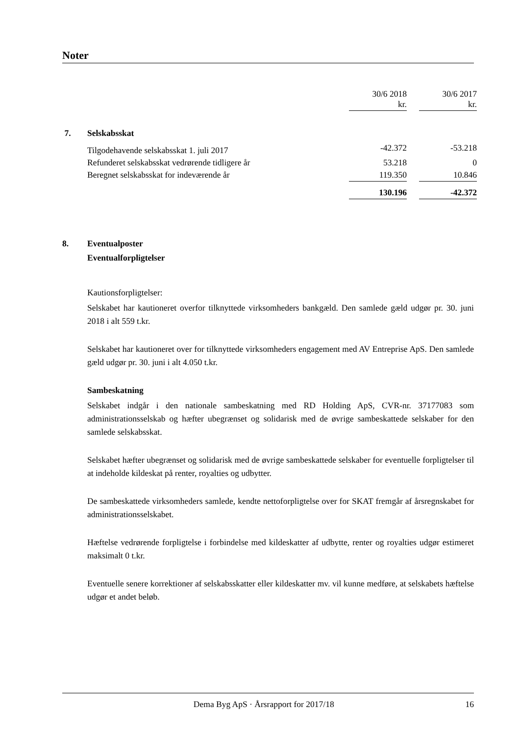Noter
| | 30/6 2018 kr. | | 30/6 2017 kr. |
| --- | --- | --- | --- |
| 7. Selskabsskat | | | |
| Tilgodehavende selskabsskat 1. juli 2017 | -42.372 | | -53.218 |
| Refunderet selskabsskat vedrørende tidligere år | 53.218 | | 0 |
| Beregnet selskabsskat for indeværende år | 119.350 | | 10.846 |
| | 130.196 | | -42.372 |
8. Eventualposter
Eventualforpligtelser
Kautionsforpligtelser:
Selskabet har kautioneret overfor tilknyttede virksomheders bankgæld. Den samlede gæld udgør pr. 30. juni 2018 i alt 559 t.kr.
Selskabet har kautioneret over for tilknyttede virksomheders engagement med AV Entreprise ApS. Den samlede gæld udgør pr. 30. juni i alt 4.050 t.kr.
Sambeskatning
Selskabet indgår i den nationale sambeskatning med RD Holding ApS, CVR-nr. 37177083 som administrationsselskab og hæfter ubegrænset og solidarisk med de øvrige sambeskattede selskaber for den samlede selskabsskat.
Selskabet hæfter ubegrænset og solidarisk med de øvrige sambeskattede selskaber for eventuelle forpligtelser til at indeholde kildeskat på renter, royalties og udbytter.
De sambeskattede virksomheders samlede, kendte nettoforpligtelse over for SKAT fremgår af årsregnskabet for administrationsselskabet.
Hæftelse vedrørende forpligtelse i forbindelse med kildeskatter af udbytte, renter og royalties udgør estimeret maksimalt 0 t.kr.
Eventuelle senere korrektioner af selskabsskatter eller kildeskatter mv. vil kunne medføre, at selskabets hæftelse udgør et andet beløb.
Dema Byg ApS · Årsrapport for 2017/18 16